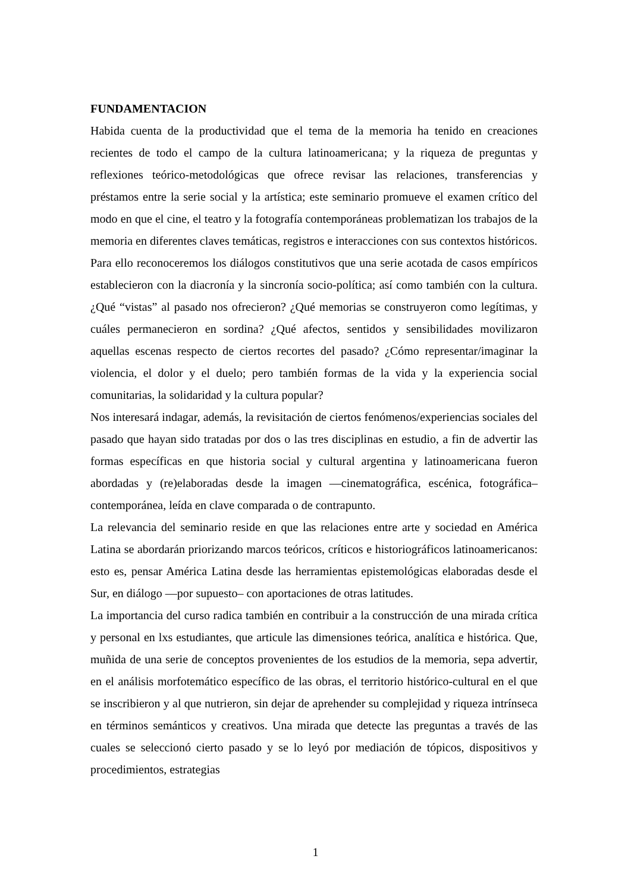FUNDAMENTACION
Habida cuenta de la productividad que el tema de la memoria ha tenido en creaciones recientes de todo el campo de la cultura latinoamericana; y la riqueza de preguntas y reflexiones teórico-metodológicas que ofrece revisar las relaciones, transferencias y préstamos entre la serie social y la artística; este seminario promueve el examen crítico del modo en que el cine, el teatro y la fotografía contemporáneas problematizan los trabajos de la memoria en diferentes claves temáticas, registros e interacciones con sus contextos históricos.
Para ello reconoceremos los diálogos constitutivos que una serie acotada de casos empíricos establecieron con la diacronía y la sincronía socio-política; así como también con la cultura. ¿Qué “vistas” al pasado nos ofrecieron? ¿Qué memorias se construyeron como legítimas, y cuáles permanecieron en sordina? ¿Qué afectos, sentidos y sensibilidades movilizaron aquellas escenas respecto de ciertos recortes del pasado? ¿Cómo representar/imaginar la violencia, el dolor y el duelo; pero también formas de la vida y la experiencia social comunitarias, la solidaridad y la cultura popular?
Nos interesará indagar, además, la revisitación de ciertos fenómenos/experiencias sociales del pasado que hayan sido tratadas por dos o las tres disciplinas en estudio, a fin de advertir las formas específicas en que historia social y cultural argentina y latinoamericana fueron abordadas y (re)elaboradas desde la imagen —cinematográfica, escénica, fotográfica– contemporánea, leída en clave comparada o de contrapunto.
La relevancia del seminario reside en que las relaciones entre arte y sociedad en América Latina se abordarán priorizando marcos teóricos, críticos e historiográficos latinoamericanos: esto es, pensar América Latina desde las herramientas epistemológicas elaboradas desde el Sur, en diálogo —por supuesto– con aportaciones de otras latitudes.
La importancia del curso radica también en contribuir a la construcción de una mirada crítica y personal en lxs estudiantes, que articule las dimensiones teórica, analítica e histórica. Que, muñida de una serie de conceptos provenientes de los estudios de la memoria, sepa advertir, en el análisis morfotemático específico de las obras, el territorio histórico-cultural en el que se inscribieron y al que nutrieron, sin dejar de aprehender su complejidad y riqueza intrínseca en términos semánticos y creativos. Una mirada que detecte las preguntas a través de las cuales se seleccionó cierto pasado y se lo leyó por mediación de tópicos, dispositivos y procedimientos, estrategias
1